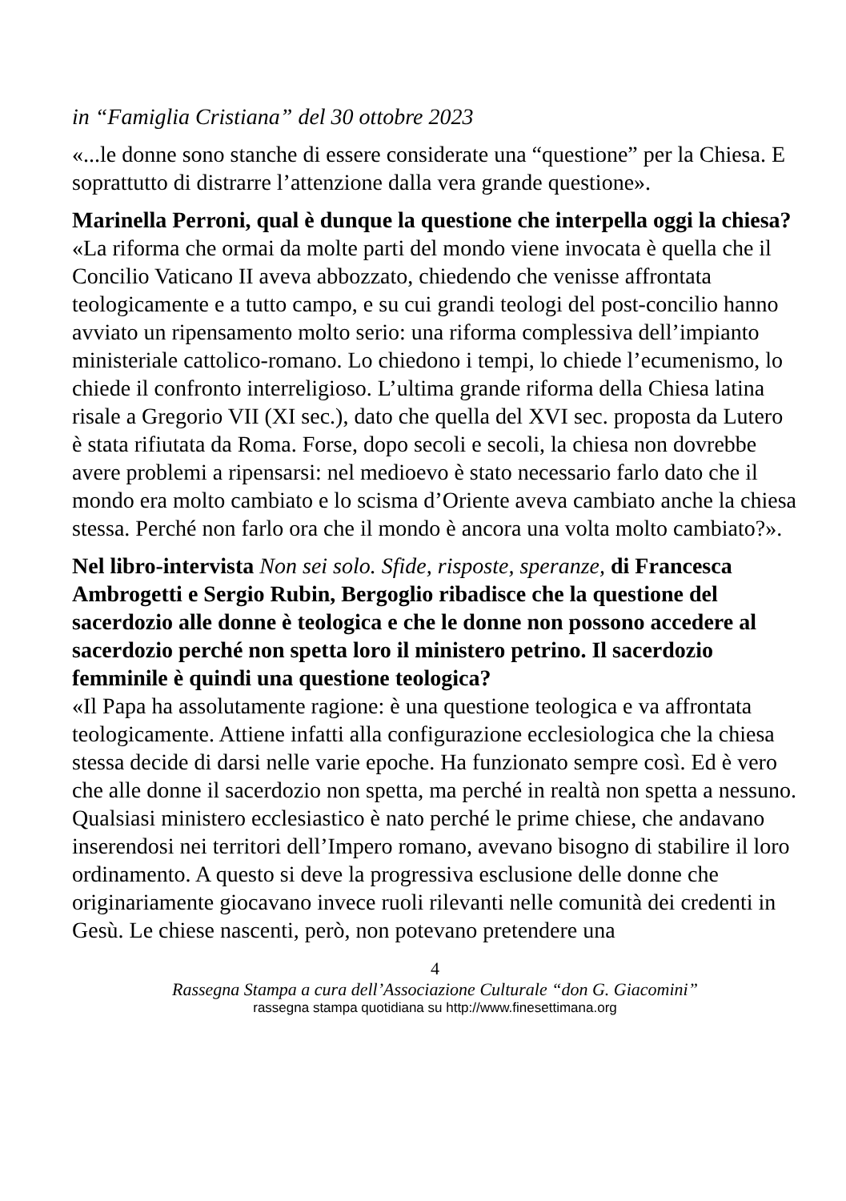in “Famiglia Cristiana” del 30 ottobre 2023
«...le donne sono stanche di essere considerate una “questione” per la Chiesa. E soprattutto di distrarre l’attenzione dalla vera grande questione».
Marinella Perroni, qual è dunque la questione che interpella oggi la chiesa?
«La riforma che ormai da molte parti del mondo viene invocata è quella che il Concilio Vaticano II aveva abbozzato, chiedendo che venisse affrontata teologicamente e a tutto campo, e su cui grandi teologi del post-concilio hanno avviato un ripensamento molto serio: una riforma complessiva dell’impianto ministeriale cattolico-romano. Lo chiedono i tempi, lo chiede l’ecumenismo, lo chiede il confronto interreligioso. L’ultima grande riforma della Chiesa latina risale a Gregorio VII (XI sec.), dato che quella del XVI sec. proposta da Lutero è stata rifiutata da Roma. Forse, dopo secoli e secoli, la chiesa non dovrebbe avere problemi a ripensarsi: nel medioevo è stato necessario farlo dato che il mondo era molto cambiato e lo scisma d’Oriente aveva cambiato anche la chiesa stessa. Perché non farlo ora che il mondo è ancora una volta molto cambiato?».
Nel libro-intervista Non sei solo. Sfide, risposte, speranze, di Francesca Ambrogetti e Sergio Rubin, Bergoglio ribadisce che la questione del sacerdozio alle donne è teologica e che le donne non possono accedere al sacerdozio perché non spetta loro il ministero petrino. Il sacerdozio femminile è quindi una questione teologica?
«Il Papa ha assolutamente ragione: è una questione teologica e va affrontata teologicamente. Attiene infatti alla configurazione ecclesiologica che la chiesa stessa decide di darsi nelle varie epoche. Ha funzionato sempre così. Ed è vero che alle donne il sacerdozio non spetta, ma perché in realtà non spetta a nessuno. Qualsiasi ministero ecclesiastico è nato perché le prime chiese, che andavano inserendosi nei territori dell’Impero romano, avevano bisogno di stabilire il loro ordinamento. A questo si deve la progressiva esclusione delle donne che originariamente giocavano invece ruoli rilevanti nelle comunità dei credenti in Gesù. Le chiese nascenti, però, non potevano pretendere una
4
Rassegna Stampa a cura dell’Associazione Culturale “don G. Giacomini”
rassegna stampa quotidiana su http://www.finesettimana.org